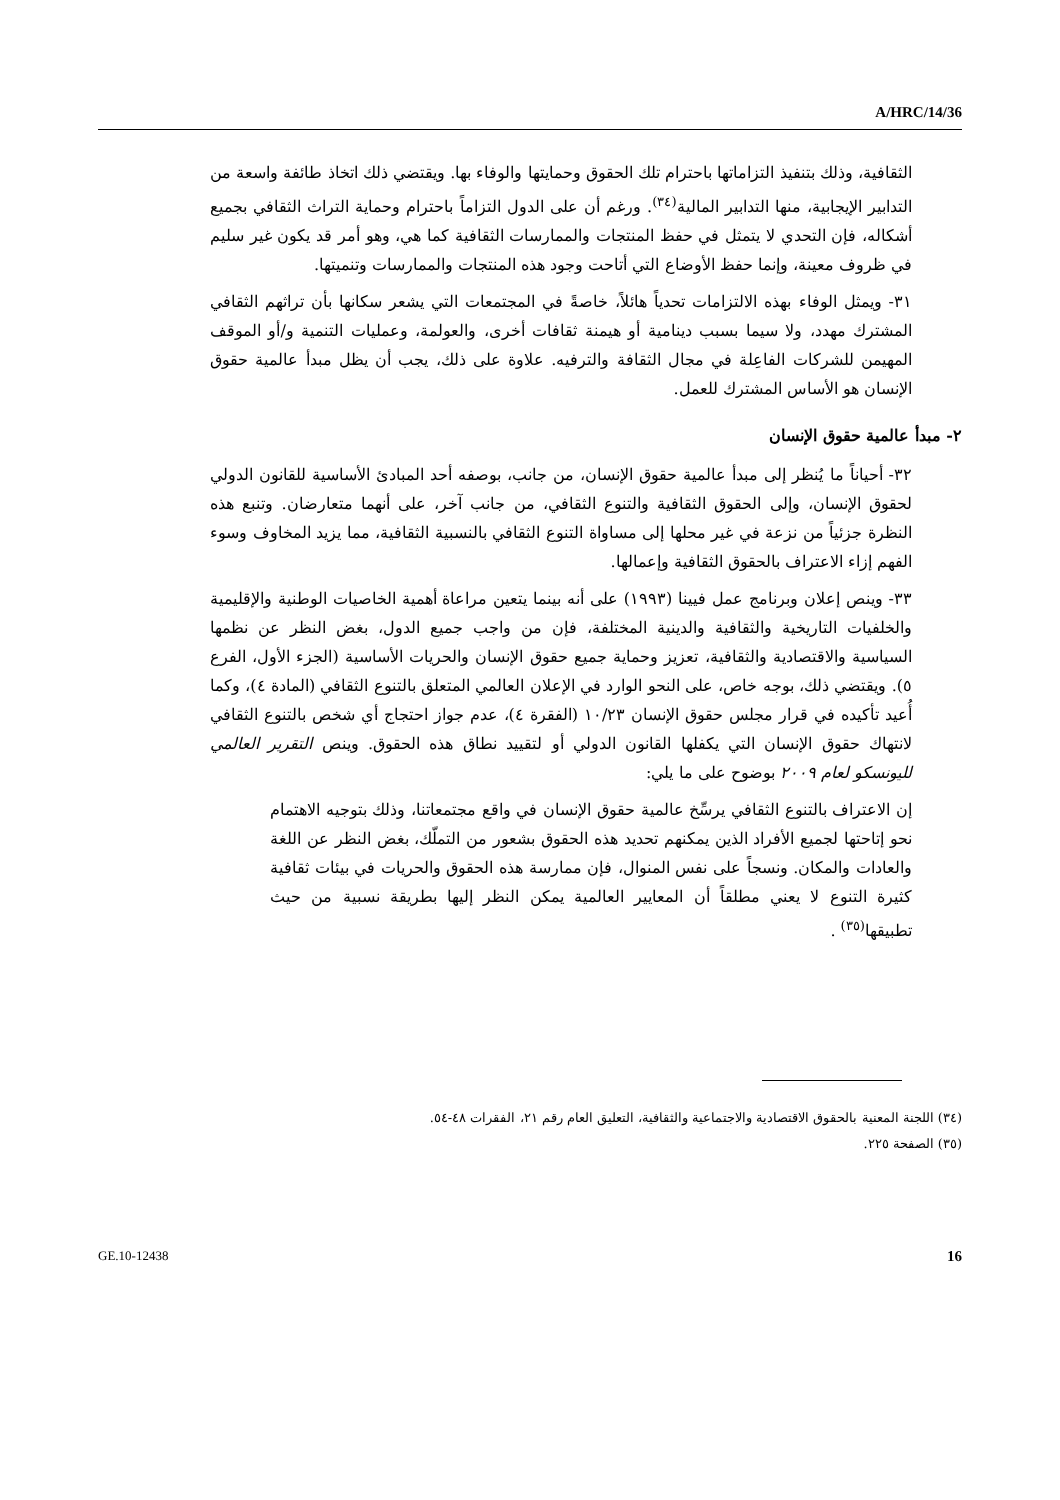A/HRC/14/36
الثقافية، وذلك بتنفيذ التزاماتها باحترام تلك الحقوق وحمايتها والوفاء بها. ويقتضي ذلك اتخاذ طائفة واسعة من التدابير الإيجابية، منها التدابير المالية<sup>(٣٤)</sup>. ورغم أن على الدول التزاماً باحترام وحماية التراث الثقافي بجميع أشكاله، فإن التحدي لا يتمثل في حفظ المنتجات والممارسات الثقافية كما هي، وهو أمر قد يكون غير سليم في ظروف معينة، وإنما حفظ الأوضاع التي أتاحت وجود هذه المنتجات والممارسات وتنميتها.
٣١- ويمثل الوفاء بهذه الالتزامات تحدياً هائلاً، خاصةً في المجتمعات التي يشعر سكانها بأن تراثهم الثقافي المشترك مهدد، ولا سيما بسبب دينامية أو هيمنة ثقافات أخرى، والعولمة، وعمليات التنمية و/أو الموقف المهيمن للشركات الفاعِلة في مجال الثقافة والترفيه. علاوة على ذلك، يجب أن يظل مبدأ عالمية حقوق الإنسان هو الأساس المشترك للعمل.
٢- مبدأ عالمية حقوق الإنسان
٣٢- أحياناً ما يُنظر إلى مبدأ عالمية حقوق الإنسان، من جانب، بوصفه أحد المبادئ الأساسية للقانون الدولي لحقوق الإنسان، وإلى الحقوق الثقافية والتنوع الثقافي، من جانب آخر، على أنهما متعارضان. وتنبع هذه النظرة جزئياً من نزعة في غير محلها إلى مساواة التنوع الثقافي بالنسبية الثقافية، مما يزيد المخاوف وسوء الفهم إزاء الاعتراف بالحقوق الثقافية وإعمالها.
٣٣- وينص إعلان وبرنامج عمل فيينا (١٩٩٣) على أنه بينما يتعين مراعاة أهمية الخاصيات الوطنية والإقليمية والخلفيات التاريخية والثقافية والدينية المختلفة، فإن من واجب جميع الدول، بغض النظر عن نظمها السياسية والاقتصادية والثقافية، تعزيز وحماية جميع حقوق الإنسان والحريات الأساسية (الجزء الأول، الفرع ٥). ويقتضي ذلك، بوجه خاص، على النحو الوارد في الإعلان العالمي المتعلق بالتنوع الثقافي (المادة ٤)، وكما أُعيد تأكيده في قرار مجلس حقوق الإنسان ١٠/٢٣ (الفقرة ٤)، عدم جواز احتجاج أي شخص بالتنوع الثقافي لانتهاك حقوق الإنسان التي يكفلها القانون الدولي أو لتقييد نطاق هذه الحقوق. وينص التقرير العالمي لليونسكو لعام ٢٠٠٩ بوضوح على ما يلي:
إن الاعتراف بالتنوع الثقافي يرسِّخ عالمية حقوق الإنسان في واقع مجتمعاتنا، وذلك بتوجيه الاهتمام نحو إتاحتها لجميع الأفراد الذين يمكنهم تحديد هذه الحقوق بشعور من التملّك، بغض النظر عن اللغة والعادات والمكان. ونسجاً على نفس المنوال، فإن ممارسة هذه الحقوق والحريات في بيئات ثقافية كثيرة التنوع لا يعني مطلقاً أن المعايير العالمية يمكن النظر إليها بطريقة نسبية من حيث تطبيقها<sup>(٣٥)</sup> .
(٣٤) اللجنة المعنية بالحقوق الاقتصادية والاجتماعية والثقافية، التعليق العام رقم ٢١، الفقرات ٤٨-٥٤.
(٣٥) الصفحة ٢٢٥.
GE.10-12438 16